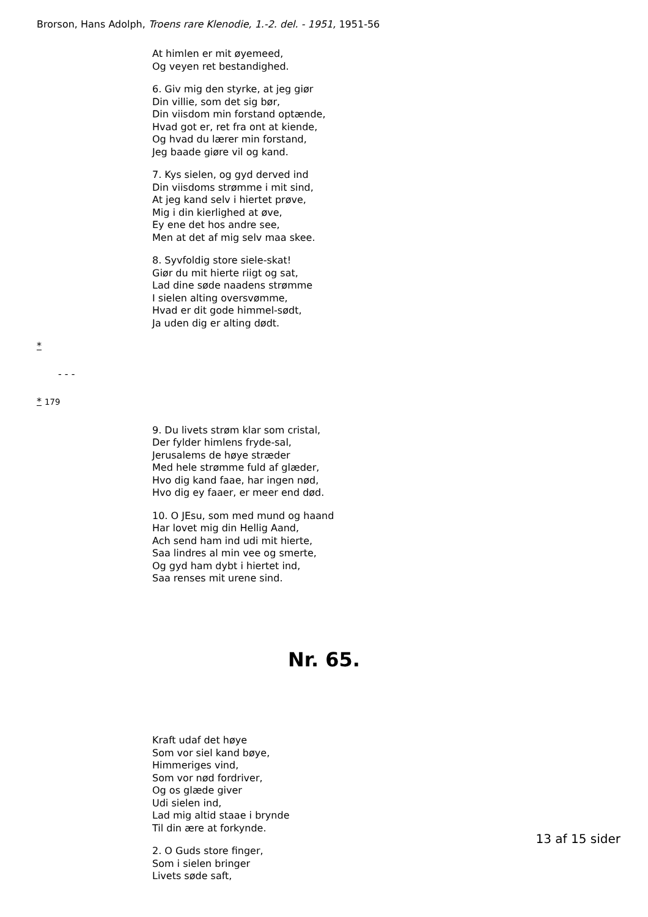Brorson, Hans Adolph, Troens rare Klenodie, 1.-2. del. - 1951, 1951-56
At himlen er mit øyemeed,
Og veyen ret bestandighed.
6. Giv mig den styrke, at jeg giør
Din villie, som det sig bør,
Din viisdom min forstand optænde,
Hvad got er, ret fra ont at kiende,
Og hvad du lærer min forstand,
Jeg baade giøre vil og kand.
7. Kys sielen, og gyd derved ind
Din viisdoms strømme i mit sind,
At jeg kand selv i hiertet prøve,
Mig i din kierlighed at øve,
Ey ene det hos andre see,
Men at det af mig selv maa skee.
8. Syvfoldig store siele-skat!
Giør du mit hierte riigt og sat,
Lad dine søde naadens strømme
I sielen alting oversvømme,
Hvad er dit gode himmel-sødt,
Ja uden dig er alting dødt.
*
- - -
* 179
9. Du livets strøm klar som cristal,
Der fylder himlens fryde-sal,
Jerusalems de høye stræder
Med hele strømme fuld af glæder,
Hvo dig kand faae, har ingen nød,
Hvo dig ey faaer, er meer end død.
10. O JEsu, som med mund og haand
Har lovet mig din Hellig Aand,
Ach send ham ind udi mit hierte,
Saa lindres al min vee og smerte,
Og gyd ham dybt i hiertet ind,
Saa renses mit urene sind.
Nr. 65.
Kraft udaf det høye
Som vor siel kand bøye,
Himmeriges vind,
Som vor nød fordriver,
Og os glæde giver
Udi sielen ind,
Lad mig altid staae i brynde
Til din ære at forkynde.
2. O Guds store finger,
Som i sielen bringer
Livets søde saft,
13 af 15 sider